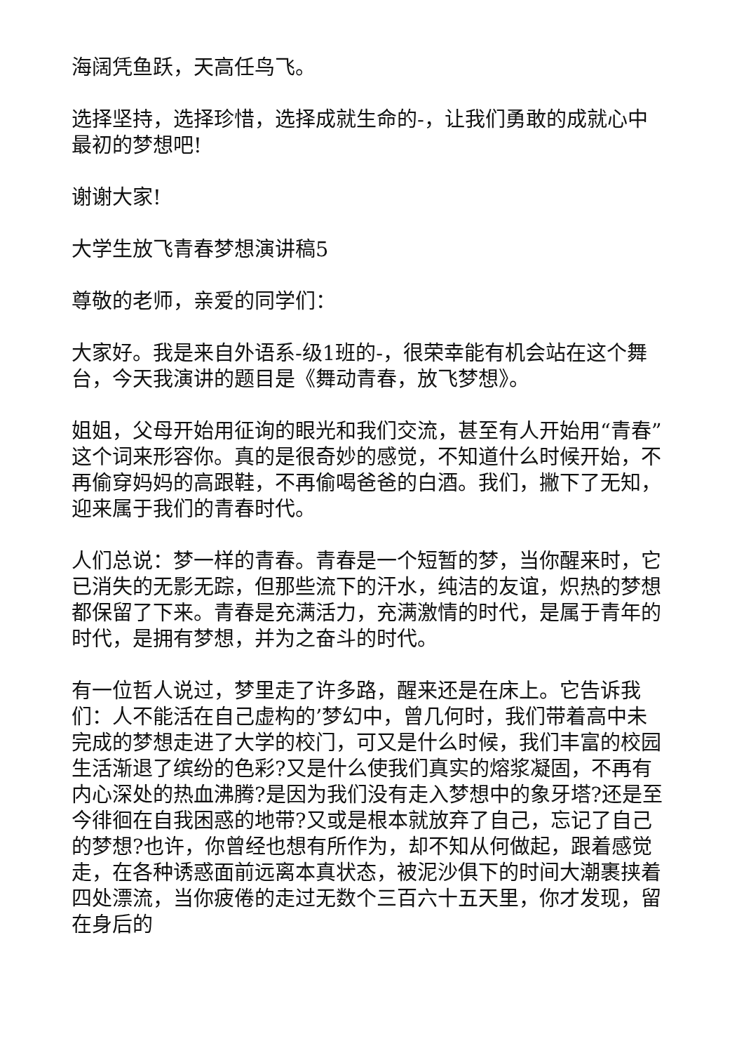海阔凭鱼跃，天高任鸟飞。
选择坚持，选择珍惜，选择成就生命的-，让我们勇敢的成就心中最初的梦想吧!
谢谢大家!
大学生放飞青春梦想演讲稿5
尊敬的老师，亲爱的同学们：
大家好。我是来自外语系-级1班的-，很荣幸能有机会站在这个舞台，今天我演讲的题目是《舞动青春，放飞梦想》。
姐姐，父母开始用征询的眼光和我们交流，甚至有人开始用“青春”这个词来形容你。真的是很奇妙的感觉，不知道什么时候开始，不再偷穿妈妈的高跟鞋，不再偷喝爸爸的白酒。我们，撇下了无知，迎来属于我们的青春时代。
人们总说：梦一样的青春。青春是一个短暂的梦，当你醒来时，它已消失的无影无踪，但那些流下的汗水，纯洁的友谊，炽热的梦想都保留了下来。青春是充满活力，充满激情的时代，是属于青年的时代，是拥有梦想，并为之奋斗的时代。
有一位哲人说过，梦里走了许多路，醒来还是在床上。它告诉我们：人不能活在自己虚构的’梦幻中，曾几何时，我们带着高中未完成的梦想走进了大学的校门，可又是什么时候，我们丰富的校园生活渐退了缤纷的色彩?又是什么使我们真实的熔浆凝固，不再有内心深处的热血沸腾?是因为我们没有走入梦想中的象牙塔?还是至今徘徊在自我困惑的地带?又或是根本就放弃了自己，忘记了自己的梦想?也许，你曾经也想有所作为，却不知从何做起，跟着感觉走，在各种诱惑面前远离本真状态，被泥沙俱下的时间大潮裹挟着四处漂流，当你疲倦的走过无数个三百六十五天里，你才发现，留在身后的